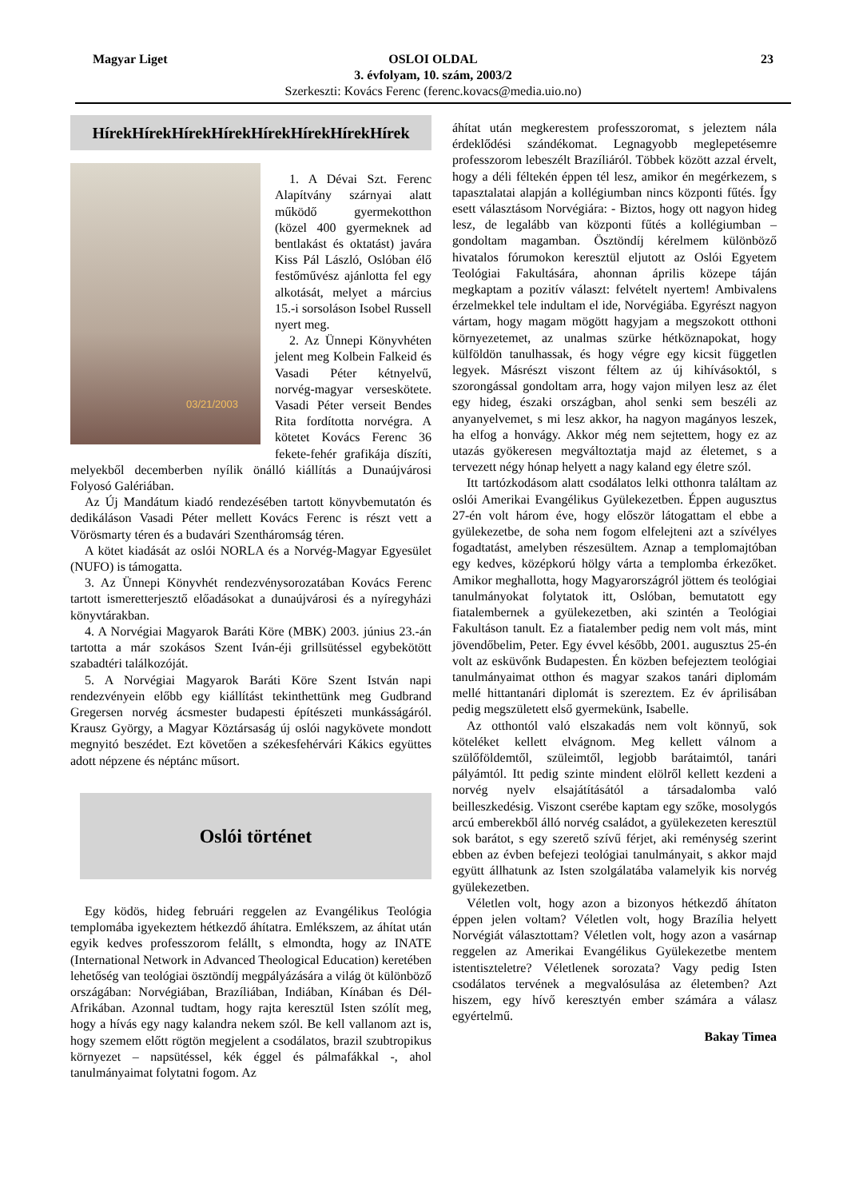Magyar Liget 23 OSLOI OLDAL
3. évfolyam, 10. szám, 2003/2
Szerkeszti: Kovács Ferenc (ferenc.kovacs@media.uio.no)
HírekHírekHírekHírekHírekHírekHírekHírek
03/21/2003
1. A Dévai Szt. Ferenc Alapítvány szárnyai alatt működő gyermekotthon (közel 400 gyermeknek ad bentlakást és oktatást) javára Kiss Pál László, Oslóban élő festőművész ajánlotta fel egy alkotását, melyet a március 15.-i sorsoláson Isobel Russell nyert meg.
2. Az Ünnepi Könyvhéten jelent meg Kolbein Falkeid és Vasadi Péter kétnyelvű, norvég-magyar verseskötete. Vasadi Péter verseit Bendes Rita fordította norvégra. A kötetet Kovács Ferenc 36 fekete-fehér grafikája díszíti, melyekből decemberben nyílik önálló kiállítás a Dunaújvárosi Folyosó Galériában.
Az Új Mandátum kiadó rendezésében tartott könyvbemutatón és dedikáláson Vasadi Péter mellett Kovács Ferenc is részt vett a Vörösmarty téren és a budavári Szentháromság téren.
A kötet kiadását az oslói NORLA és a Norvég-Magyar Egyesület (NUFO) is támogatta.
3. Az Ünnepi Könyvhét rendezvénysorozatában Kovács Ferenc tartott ismeretterjesztő előadásokat a dunaújvárosi és a nyíregyházi könyvtárakban.
4. A Norvégiai Magyarok Baráti Köre (MBK) 2003. június 23.-án tartotta a már szokásos Szent Iván-éji grillsütéssel egybekötött szabadtéri találkozóját.
5. A Norvégiai Magyarok Baráti Köre Szent István napi rendezvényein előbb egy kiállítást tekinthettünk meg Gudbrand Gregersen norvég ácsmester budapesti építészeti munkásságáról. Krausz György, a Magyar Köztársaság új oslói nagykövete mondott megnyitó beszédet. Ezt követően a székesfehérvári Kákics együttes adott népzene és néptánc műsort.
Oslói történet
Egy ködös, hideg februári reggelen az Evangélikus Teológia templomába igyekeztem hétkezdő áhítatra. Emlékszem, az áhítat után egyik kedves professzorom felállt, s elmondta, hogy az INATE (International Network in Advanced Theological Education) keretében lehetőség van teológiai ösztöndíj megpályázására a világ öt különböző országában: Norvégiában, Brazíliában, Indiában, Kínában és Dél-Afrikában. Azonnal tudtam, hogy rajta keresztül Isten szólít meg, hogy a hívás egy nagy kalandra nekem szól. Be kell vallanom azt is, hogy szemem előtt rögtön megjelent a csodálatos, brazil szubtropikus környezet – napsütéssel, kék éggel és pálmafákkal -, ahol tanulmányaimat folytatni fogom. Az
áhítat után megkerestem professzoromat, s jeleztem nála érdeklődési szándékomat. Legnagyobb meglepetésemre professzorom lebeszélt Brazíliáról. Többek között azzal érvelt, hogy a déli féltekén éppen tél lesz, amikor én megérkezem, s tapasztalatai alapján a kollégiumban nincs központi fűtés. Így esett választásom Norvégiára: - Biztos, hogy ott nagyon hideg lesz, de legalább van központi fűtés a kollégiumban – gondoltam magamban. Ösztöndíj kérelmem különböző hivatalos fórumokon keresztül eljutott az Oslói Egyetem Teológiai Fakultására, ahonnan április közepe táján megkaptam a pozitív választ: felvételt nyertem! Ambivalens érzelmekkel tele indultam el ide, Norvégiába. Egyrészt nagyon vártam, hogy magam mögött hagyjam a megszokott otthoni környezetemet, az unalmas szürke hétköznapokat, hogy külföldön tanulhassak, és hogy végre egy kicsit független legyek. Másrészt viszont féltem az új kihívásoktól, s szorongással gondoltam arra, hogy vajon milyen lesz az élet egy hideg, északi országban, ahol senki sem beszéli az anyanyelvemet, s mi lesz akkor, ha nagyon magányos leszek, ha elfog a honvágy. Akkor még nem sejtettem, hogy ez az utazás gyökeresen megváltoztatja majd az életemet, s a tervezett négy hónap helyett a nagy kaland egy életre szól.
Itt tartózkodásom alatt csodálatos lelki otthonra találtam az oslói Amerikai Evangélikus Gyülekezetben. Éppen augusztus 27-én volt három éve, hogy először látogattam el ebbe a gyülekezetbe, de soha nem fogom elfelejteni azt a szívélyes fogadtatást, amelyben részesültem. Aznap a templomajtóban egy kedves, középkorú hölgy várta a templomba érkezőket. Amikor meghallotta, hogy Magyarországról jöttem és teológiai tanulmányokat folytatok itt, Oslóban, bemutatott egy fiatalembernek a gyülekezetben, aki szintén a Teológiai Fakultáson tanult. Ez a fiatalember pedig nem volt más, mint jövendőbelim, Peter. Egy évvel később, 2001. augusztus 25-én volt az esküvőnk Budapesten. Én közben befejeztem teológiai tanulmányaimat otthon és magyar szakos tanári diplomám mellé hittantanári diplomát is szereztem. Ez év áprilisában pedig megszületett első gyermekünk, Isabelle.
Az otthontól való elszakadás nem volt könnyű, sok köteléket kellett elvágnom. Meg kellett válnom a szülőföldemtől, szüleimtől, legjobb barátaimtól, tanári pályámtól. Itt pedig szinte mindent elölről kellett kezdeni a norvég nyelv elsajátításától a társadalomba való beilleszkedésig. Viszont cserébe kaptam egy szőke, mosolygós arcú emberekből álló norvég családot, a gyülekezeten keresztül sok barátot, s egy szerető szívű férjet, aki reménység szerint ebben az évben befejezi teológiai tanulmányait, s akkor majd együtt állhatunk az Isten szolgálatába valamelyik kis norvég gyülekezetben.
Véletlen volt, hogy azon a bizonyos hétkezdő áhítaton éppen jelen voltam? Véletlen volt, hogy Brazília helyett Norvégiát választottam? Véletlen volt, hogy azon a vasárnap reggelen az Amerikai Evangélikus Gyülekezetbe mentem istentiszteletre? Véletlenek sorozata? Vagy pedig Isten csodálatos tervének a megvalósulása az életemben? Azt hiszem, egy hívő keresztyén ember számára a válasz egyértelmű.
Bakay Timea